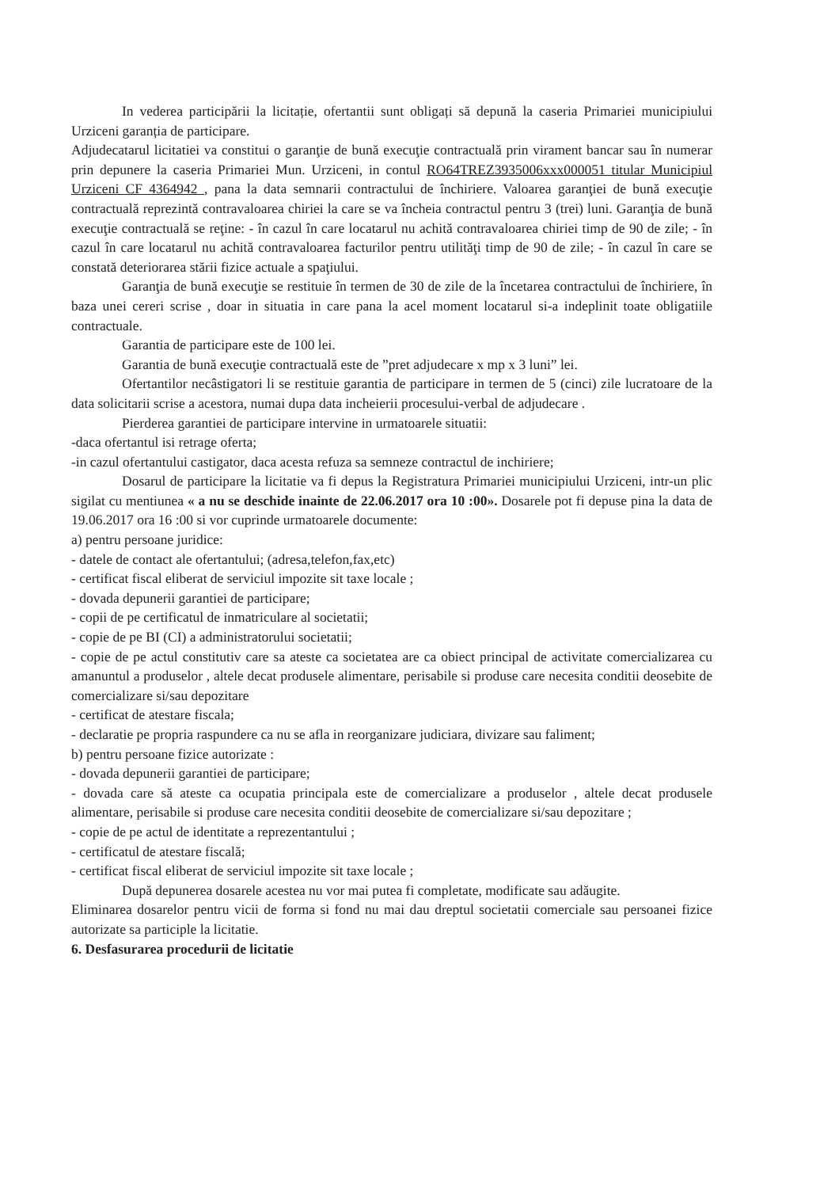In vederea participării la licitație, ofertantii sunt obligați să depună la caseria Primariei municipiului Urziceni garanția de participare.
Adjudecatarul licitatiei va constitui o garanţie de bună execuţie contractuală prin virament bancar sau în numerar prin depunere la caseria Primariei Mun. Urziceni, in contul RO64TREZ3935006xxx000051 titular Municipiul Urziceni CF 4364942 , pana la data semnarii contractului de închiriere. Valoarea garanţiei de bună execuţie contractuală reprezintă contravaloarea chiriei la care se va încheia contractul pentru 3 (trei) luni. Garanţia de bună execuţie contractuală se reţine: - în cazul în care locatarul nu achită contravaloarea chiriei timp de 90 de zile; - în cazul în care locatarul nu achită contravaloarea facturilor pentru utilităţi timp de 90 de zile; - în cazul în care se constată deteriorarea stării fizice actuale a spaţiului.
Garanţia de bună execuţie se restituie în termen de 30 de zile de la încetarea contractului de închiriere, în baza unei cereri scrise , doar in situatia in care pana la acel moment locatarul si-a indeplinit toate obligatiile contractuale.
Garantia de participare este de 100 lei.
Garantia de bună execuţie contractuală este de ”pret adjudecare x mp x 3 luni” lei.
Ofertantilor necâstigatori li se restituie garantia de participare in termen de 5 (cinci) zile lucratoare de la data solicitarii scrise a acestora, numai dupa data incheierii procesului-verbal de adjudecare .
Pierderea garantiei de participare intervine in urmatoarele situatii:
-daca ofertantul isi retrage oferta;
-in cazul ofertantului castigator, daca acesta refuza sa semneze contractul de inchiriere;
Dosarul de participare la licitatie va fi depus la Registratura Primariei municipiului Urziceni, intr-un plic sigilat cu mentiunea « a nu se deschide inainte de 22.06.2017 ora 10 :00». Dosarele pot fi depuse pina la data de 19.06.2017 ora 16 :00 si vor cuprinde urmatoarele documente:
a) pentru persoane juridice:
- datele de contact ale ofertantului; (adresa,telefon,fax,etc)
- certificat fiscal eliberat de serviciul impozite sit taxe locale ;
- dovada depunerii garantiei de participare;
- copii de pe certificatul de inmatriculare al societatii;
- copie de pe BI (CI) a administratorului societatii;
- copie de pe actul constitutiv care sa ateste ca societatea are ca obiect principal de activitate comercializarea cu amanuntul a produselor , altele decat produsele alimentare, perisabile si produse care necesita conditii deosebite de comercializare si/sau depozitare
- certificat de atestare fiscala;
- declaratie pe propria raspundere ca nu se afla in reorganizare judiciara, divizare sau faliment;
b) pentru persoane fizice autorizate :
- dovada depunerii garantiei de participare;
- dovada care să ateste ca ocupatia principala este de comercializare a produselor , altele decat produsele alimentare, perisabile si produse care necesita conditii deosebite de comercializare si/sau depozitare ;
- copie de pe actul de identitate a reprezentantului ;
- certificatul de atestare fiscală;
- certificat fiscal eliberat de serviciul impozite sit taxe locale ;
După depunerea dosarele acestea nu vor mai putea fi completate, modificate sau adăugite.
Eliminarea dosarelor pentru vicii de forma si fond nu mai dau dreptul societatii comerciale sau persoanei fizice autorizate sa participle la licitatie.
6. Desfasurarea procedurii de licitatie